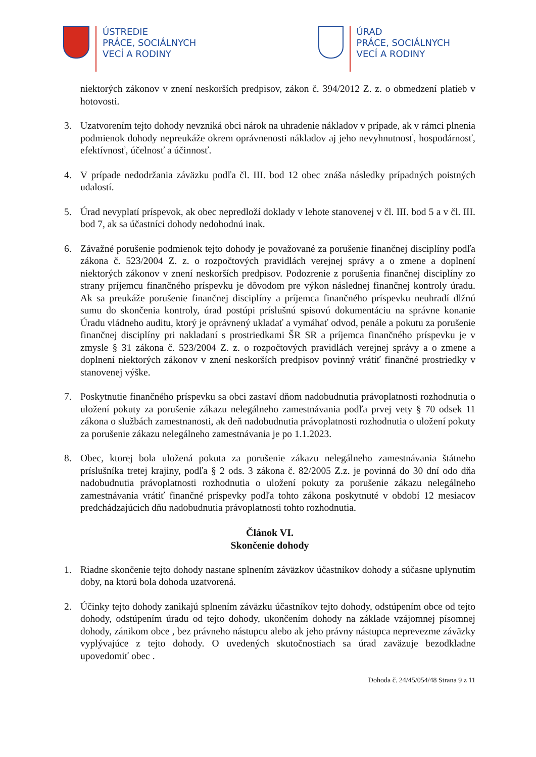ÚSTREDIE
PRÁCE, SOCIÁLNYCH
VECÍ A RODINY
ÚRAD
PRÁCE, SOCIÁLNYCH
VECÍ A RODINY
niektorých zákonov v znení neskorších predpisov, zákon č. 394/2012 Z. z. o obmedzení platieb v hotovosti.
3. Uzatvorením tejto dohody nevzniká obci nárok na uhradenie nákladov v prípade, ak v rámci plnenia podmienok dohody nepreukáže okrem oprávnenosti nákladov aj jeho nevyhnutnosť, hospodárnosť, efektívnosť, účelnosť a účinnosť.
4. V prípade nedodržania záväzku podľa čl. III. bod 12 obec znáša následky prípadných poistných udalostí.
5. Úrad nevyplatí príspevok, ak obec nepredloží doklady v lehote stanovenej v čl. III. bod 5 a v čl. III. bod 7, ak sa účastníci dohody nedohodnú inak.
6. Závažné porušenie podmienok tejto dohody je považované za porušenie finančnej disciplíny podľa zákona č. 523/2004 Z. z. o rozpočtových pravidlách verejnej správy a o zmene a doplnení niektorých zákonov v znení neskorších predpisov. Podozrenie z porušenia finančnej disciplíny zo strany príjemcu finančného príspevku je dôvodom pre výkon následnej finančnej kontroly úradu. Ak sa preukáže porušenie finančnej disciplíny a príjemca finančného príspevku neuhradí dlžnú sumu do skončenia kontroly, úrad postúpi príslušnú spisovú dokumentáciu na správne konanie Úradu vládneho auditu, ktorý je oprávnený ukladať a vymáhať odvod, penále a pokutu za porušenie finančnej disciplíny pri nakladaní s prostriedkami ŠR SR a príjemca finančného príspevku je v zmysle § 31 zákona č. 523/2004 Z. z. o rozpočtových pravidlách verejnej správy a o zmene a doplnení niektorých zákonov v znení neskorších predpisov povinný vrátiť finančné prostriedky v stanovenej výške.
7. Poskytnutie finančného príspevku sa obci zastaví dňom nadobudnutia právoplatnosti rozhodnutia o uložení pokuty za porušenie zákazu nelegálneho zamestnávania podľa prvej vety § 70 odsek 11 zákona o službách zamestnanosti, ak deň nadobudnutia právoplatnosti rozhodnutia o uložení pokuty za porušenie zákazu nelegálneho zamestnávania je po 1.1.2023.
8. Obec, ktorej bola uložená pokuta za porušenie zákazu nelegálneho zamestnávania štátneho príslušníka tretej krajiny, podľa § 2 ods. 3 zákona č. 82/2005 Z.z. je povinná do 30 dní odo dňa nadobudnutia právoplatnosti rozhodnutia o uložení pokuty za porušenie zákazu nelegálneho zamestnávania vrátiť finančné príspevky podľa tohto zákona poskytnuté v období 12 mesiacov predchádzajúcich dňu nadobudnutia právoplatnosti tohto rozhodnutia.
Článok VI.
Skončenie dohody
1. Riadne skončenie tejto dohody nastane splnením záväzkov účastníkov dohody a súčasne uplynutím doby, na ktorú bola dohoda uzatvorená.
2. Účinky tejto dohody zanikajú splnením záväzku účastníkov tejto dohody, odstúpením obce od tejto dohody, odstúpením úradu od tejto dohody, ukončením dohody na základe vzájomnej písomnej dohody, zánikom obce , bez právneho nástupcu alebo ak jeho právny nástupca neprevezme záväzky vyplývajúce z tejto dohody. O uvedených skutočnostiach sa úrad zaväzuje bezodkladne upovedomiť obec .
Dohoda č. 24/45/054/48 Strana 9 z 11